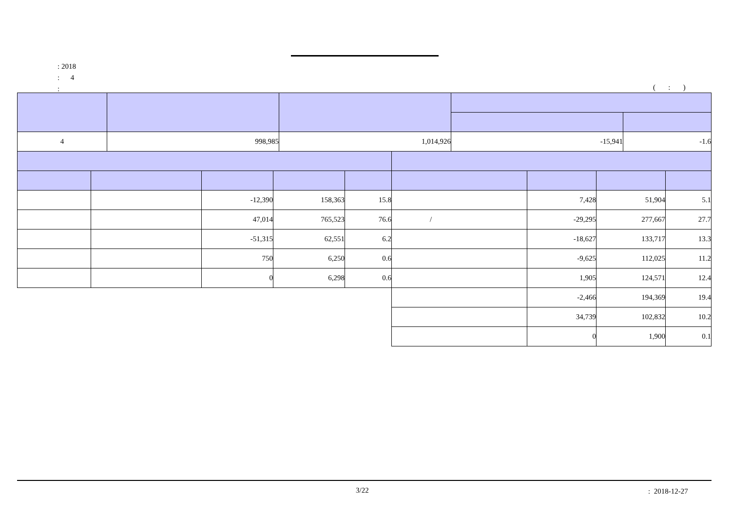: 2018
: 4
:
( : )
| 4 | 998,985 | 1,014,926 | -15,941 | -1.6 |
| | | -12,390 | 158,363 | 15.8 | | 7,428 | 51,904 | 5.1 |
| | | 47,014 | 765,523 | 76.6 | / | -29,295 | 277,667 | 27.7 |
| | | -51,315 | 62,551 | 6.2 | | -18,627 | 133,717 | 13.3 |
| | | 750 | 6,250 | 0.6 | | -9,625 | 112,025 | 11.2 |
| | | 0 | 6,298 | 0.6 | | 1,905 | 124,571 | 12.4 |
| | | | | | | -2,466 | 194,369 | 19.4 |
| | | | | | | 34,739 | 102,832 | 10.2 |
| | | | | | | 0 | 1,900 | 0.1 |
3/22 : 2018-12-27